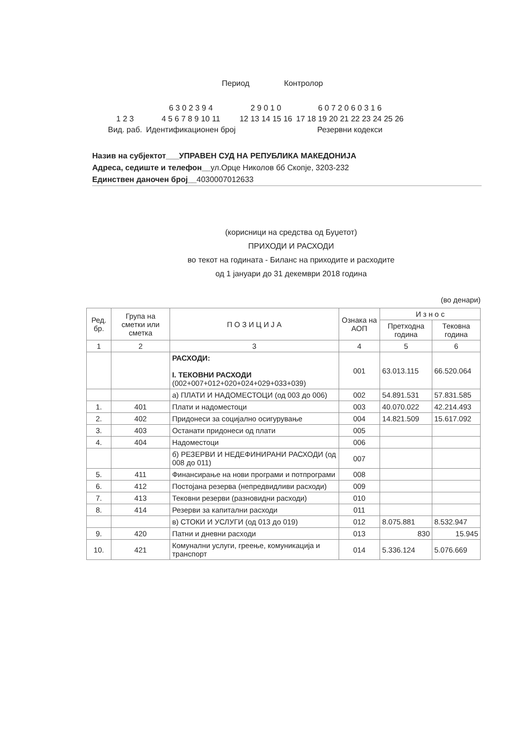Период Контролор
| | 6 3 0 2 3 9 4 | 2 9 0 1 0 | 6 0 7 2 0 6 0 3 1 6 |
| 1 2 3 | 4 5 6 7 8 9 10 11 | 12 13 14 15 16 | 17 18 19 20 21 22 23 24 25 26 |
| Вид. раб. | Идентификационен број | | Резервни кодекси |
Назив на субјектот___УПРАВЕН СУД НА РЕПУБЛИКА МАКЕДОНИЈА
Адреса, седиште и телефон__ул.Орце Николов бб Скопје, 3203-232
Единствен даночен број__4030007012633
(корисници на средства од Буџетот)
ПРИХОДИ И РАСХОДИ
во текот на годината - Биланс на приходите и расходите
од 1 јануари до 31 декември 2018 година
(во денари)
| Ред. бр. | Група на сметки или сметка | П О З И Ц И Ј А | Ознака на АОП | И з н о с | |
| --- | --- | --- | --- | --- | --- |
| | | | | Претходна година | Тековна година |
| 1 | 2 | 3 | 4 | 5 | 6 |
| | | РАСХОДИ: I. ТЕКОВНИ РАСХОДИ (002+007+012+020+024+029+033+039) | 001 | 63.013.115 | 66.520.064 |
| | | а) ПЛАТИ И НАДОМЕСТОЦИ (од 003 до 006) | 002 | 54.891.531 | 57.831.585 |
| 1. | 401 | Плати и надоместоци | 003 | 40.070.022 | 42.214.493 |
| 2. | 402 | Придонеси за социјално осигурување | 004 | 14.821.509 | 15.617.092 |
| 3. | 403 | Останати придонеси од плати | 005 | | |
| 4. | 404 | Надоместоци | 006 | | |
| | | б) РЕЗЕРВИ И НЕДЕФИНИРАНИ РАСХОДИ (од 008 до 011) | 007 | | |
| 5. | 411 | Финансирање на нови програми и потпрограми | 008 | | |
| 6. | 412 | Постојана резерва (непредвидливи расходи) | 009 | | |
| 7. | 413 | Тековни резерви (разновидни расходи) | 010 | | |
| 8. | 414 | Резерви за капитални расходи | 011 | | |
| | | в) СТОКИ И УСЛУГИ (од 013 до 019) | 012 | 8.075.881 | 8.532.947 |
| 9. | 420 | Патни и дневни расходи | 013 | 830 | 15.945 |
| 10. | 421 | Комунални услуги, греење, комуникација и транспорт | 014 | 5.336.124 | 5.076.669 |